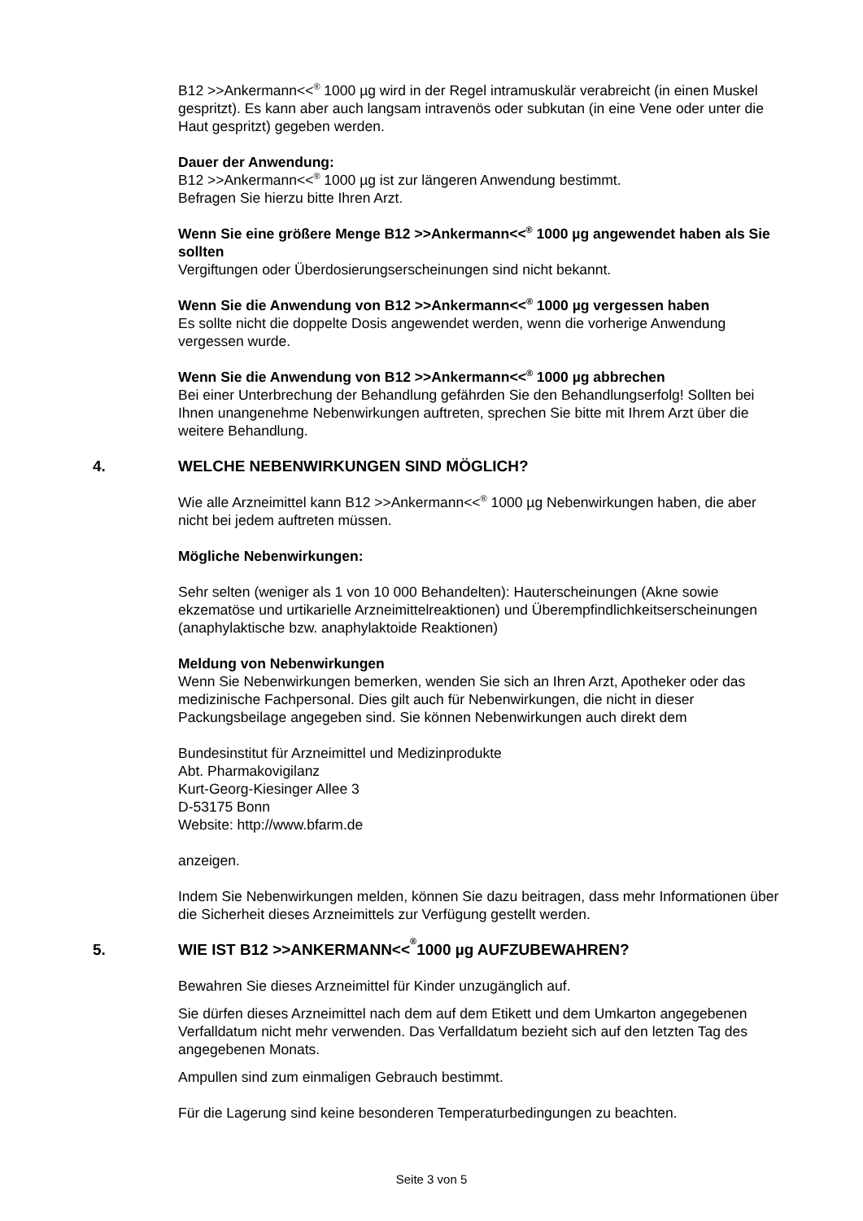B12 >>Ankermann<<<sup>®</sup> 1000 µg wird in der Regel intramuskulär verabreicht (in einen Muskel gespritzt). Es kann aber auch langsam intravenös oder subkutan (in eine Vene oder unter die Haut gespritzt) gegeben werden.
Dauer der Anwendung:
B12 >>Ankermann<<<sup>®</sup> 1000 µg ist zur längeren Anwendung bestimmt.
Befragen Sie hierzu bitte Ihren Arzt.
Wenn Sie eine größere Menge B12 >>Ankermann<<<sup>®</sup> 1000 µg angewendet haben als Sie sollten
Vergiftungen oder Überdosierungserscheinungen sind nicht bekannt.
Wenn Sie die Anwendung von B12 >>Ankermann<<<sup>®</sup> 1000 µg vergessen haben
Es sollte nicht die doppelte Dosis angewendet werden, wenn die vorherige Anwendung vergessen wurde.
Wenn Sie die Anwendung von B12 >>Ankermann<<<sup>®</sup> 1000 µg abbrechen
Bei einer Unterbrechung der Behandlung gefährden Sie den Behandlungserfolg! Sollten bei Ihnen unangenehme Nebenwirkungen auftreten, sprechen Sie bitte mit Ihrem Arzt über die weitere Behandlung.
4. WELCHE NEBENWIRKUNGEN SIND MÖGLICH?
Wie alle Arzneimittel kann B12 >>Ankermann<<<sup>®</sup> 1000 µg Nebenwirkungen haben, die aber nicht bei jedem auftreten müssen.
Mögliche Nebenwirkungen:
Sehr selten (weniger als 1 von 10 000 Behandelten): Hauterscheinungen (Akne sowie ekzematöse und urtikarielle Arzneimittelreaktionen) und Überempfindlichkeitserscheinungen (anaphylaktische bzw. anaphylaktoide Reaktionen)
Meldung von Nebenwirkungen
Wenn Sie Nebenwirkungen bemerken, wenden Sie sich an Ihren Arzt, Apotheker oder das medizinische Fachpersonal. Dies gilt auch für Nebenwirkungen, die nicht in dieser Packungsbeilage angegeben sind. Sie können Nebenwirkungen auch direkt dem
Bundesinstitut für Arzneimittel und Medizinprodukte
Abt. Pharmakovigilanz
Kurt-Georg-Kiesinger Allee 3
D-53175 Bonn
Website: http://www.bfarm.de
anzeigen.
Indem Sie Nebenwirkungen melden, können Sie dazu beitragen, dass mehr Informationen über die Sicherheit dieses Arzneimittels zur Verfügung gestellt werden.
5. WIE IST B12 >>ANKERMANN<<<sup>®</sup> 1000 µg AUFZUBEWAHREN?
Bewahren Sie dieses Arzneimittel für Kinder unzugänglich auf.
Sie dürfen dieses Arzneimittel nach dem auf dem Etikett und dem Umkarton angegebenen Verfalldatum nicht mehr verwenden. Das Verfalldatum bezieht sich auf den letzten Tag des angegebenen Monats.
Ampullen sind zum einmaligen Gebrauch bestimmt.
Für die Lagerung sind keine besonderen Temperaturbedingungen zu beachten.
Seite 3 von 5